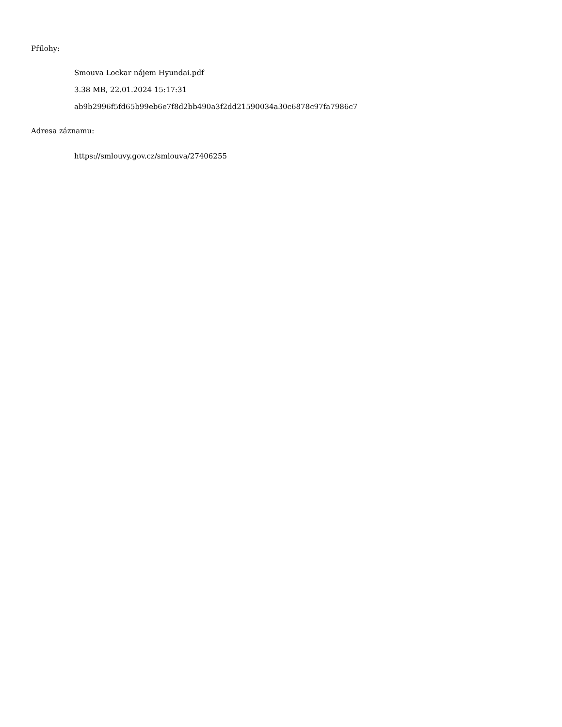Přílohy:
Smouva Lockar nájem Hyundai.pdf
3.38 MB, 22.01.2024 15:17:31
ab9b2996f5fd65b99eb6e7f8d2bb490a3f2dd21590034a30c6878c97fa7986c7
Adresa záznamu:
https://smlouvy.gov.cz/smlouva/27406255